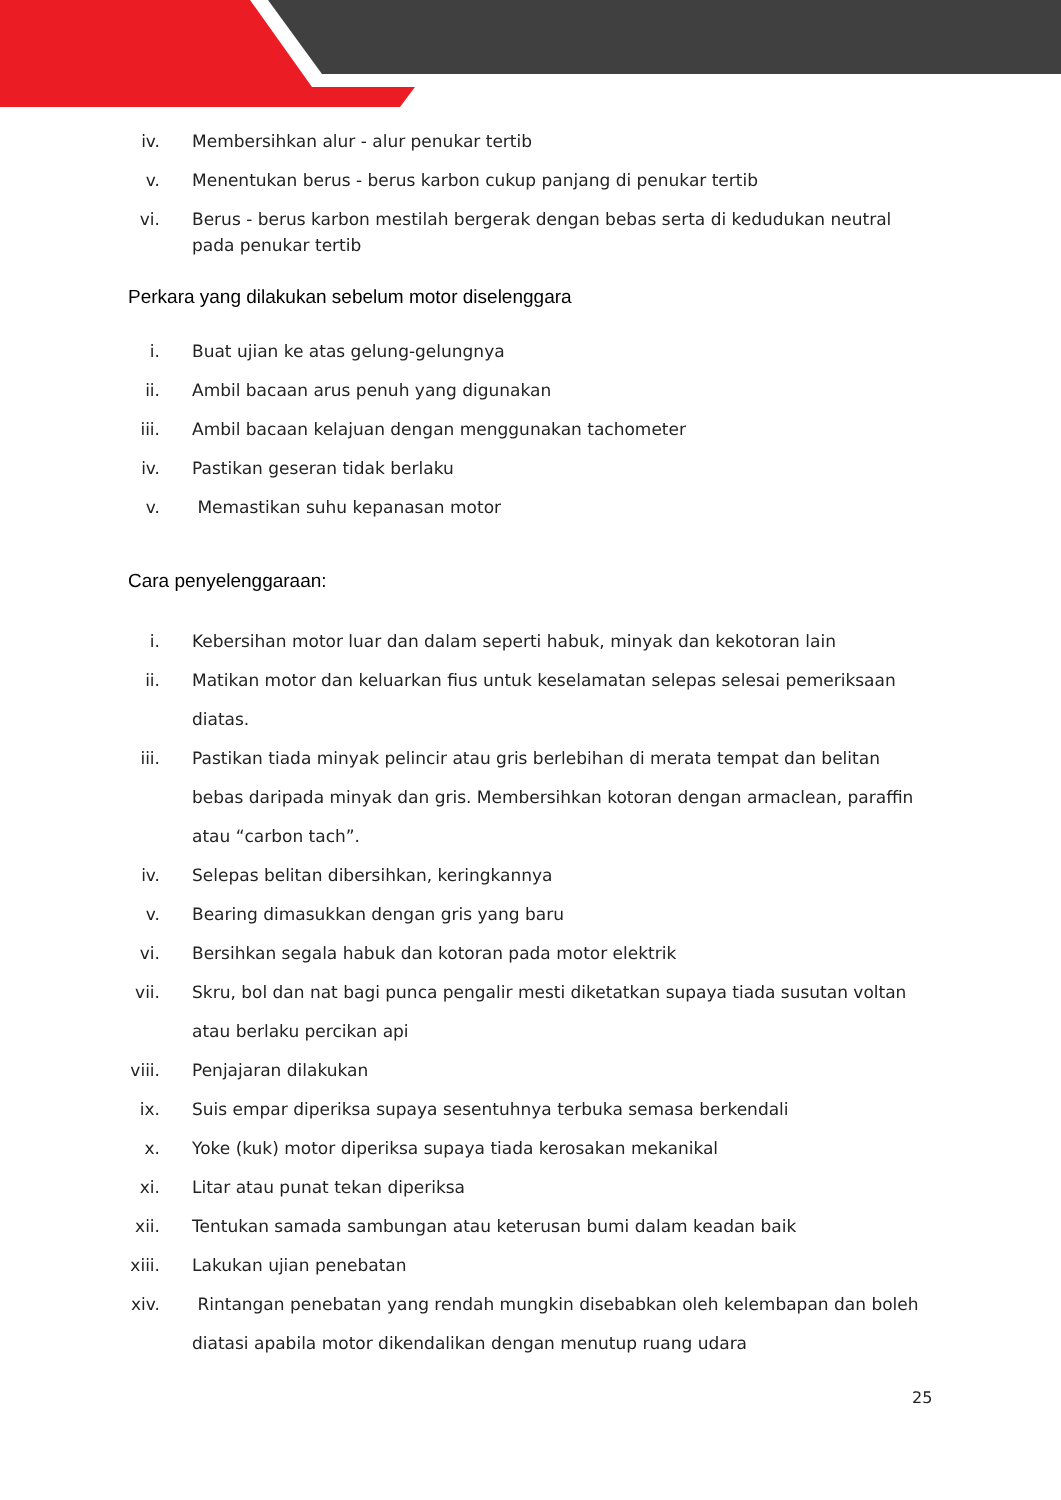iv. Membersihkan alur - alur penukar tertib
v. Menentukan berus - berus karbon cukup panjang di penukar tertib
vi. Berus - berus karbon mestilah bergerak dengan bebas serta di kedudukan neutral pada penukar tertib
Perkara yang dilakukan sebelum motor diselenggara
i. Buat ujian ke atas gelung-gelungnya
ii. Ambil bacaan arus penuh yang digunakan
iii. Ambil bacaan kelajuan dengan menggunakan tachometer
iv. Pastikan geseran tidak berlaku
v. Memastikan suhu kepanasan motor
Cara penyelenggaraan:
i. Kebersihan motor luar dan dalam seperti habuk, minyak dan kekotoran lain
ii. Matikan motor dan keluarkan fius untuk keselamatan selepas selesai pemeriksaan diatas.
iii. Pastikan tiada minyak pelincir atau gris berlebihan di merata tempat dan belitan bebas daripada minyak dan gris. Membersihkan kotoran dengan armaclean, paraffin atau “carbon tach”.
iv. Selepas belitan dibersihkan, keringkannya
v. Bearing dimasukkan dengan gris yang baru
vi. Bersihkan segala habuk dan kotoran pada motor elektrik
vii. Skru, bol dan nat bagi punca pengalir mesti diketatkan supaya tiada susutan voltan atau berlaku percikan api
viii. Penjajaran dilakukan
ix. Suis empar diperiksa supaya sesentuhnya terbuka semasa berkendali
x. Yoke (kuk) motor diperiksa supaya tiada kerosakan mekanikal
xi. Litar atau punat tekan diperiksa
xii. Tentukan samada sambungan atau keterusan bumi dalam keadan baik
xiii. Lakukan ujian penebatan
xiv. Rintangan penebatan yang rendah mungkin disebabkan oleh kelembapan dan boleh diatasi apabila motor dikendalikan dengan menutup ruang udara
25